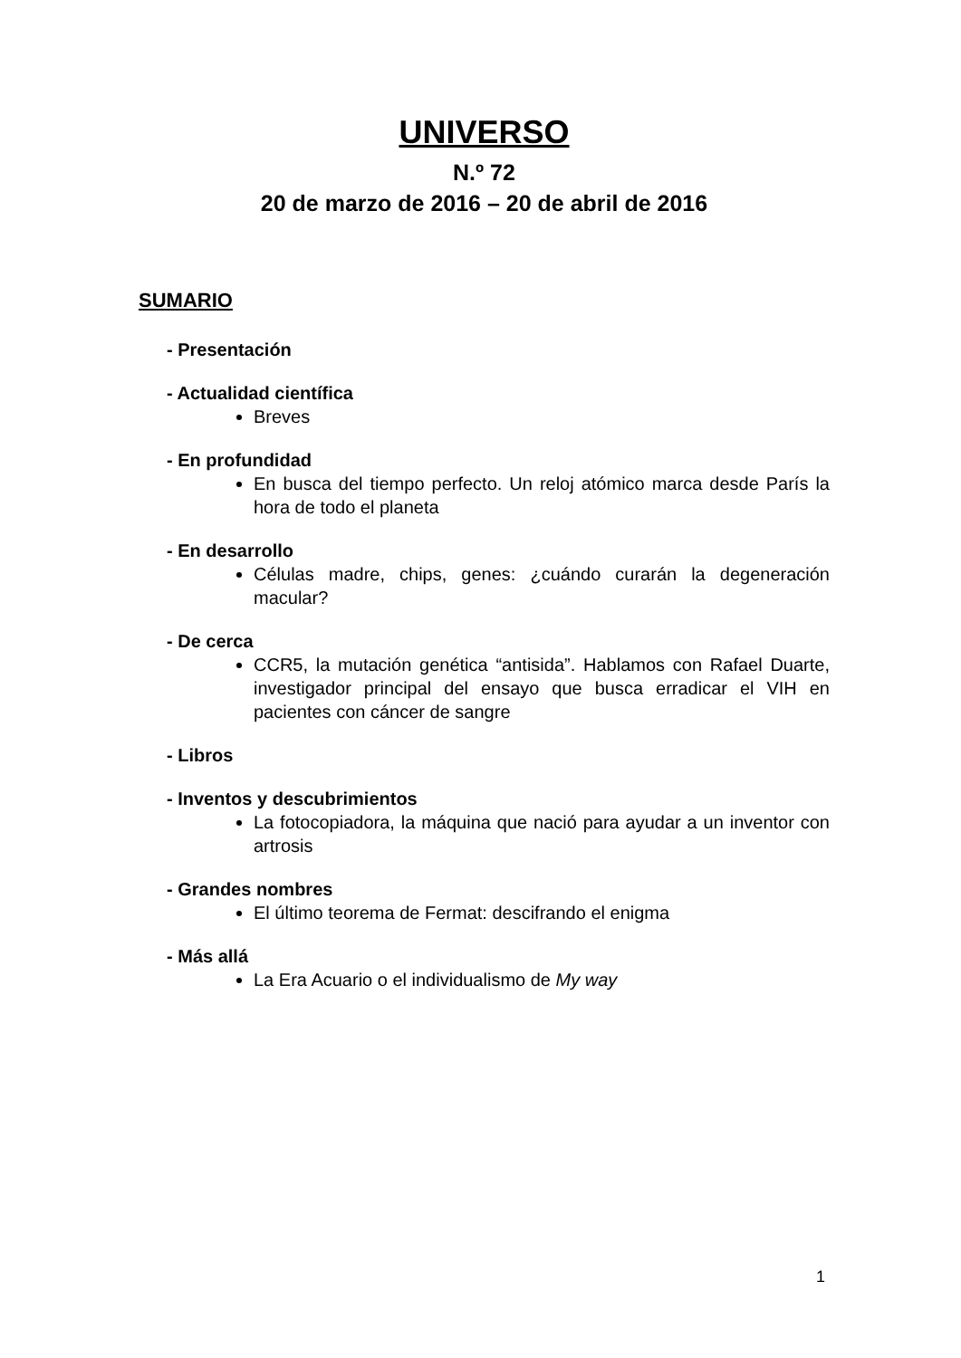UNIVERSO
N.º 72
20 de marzo de 2016 – 20 de abril de 2016
SUMARIO
- Presentación
- Actualidad científica
Breves
- En profundidad
En busca del tiempo perfecto. Un reloj atómico marca desde París la hora de todo el planeta
- En desarrollo
Células madre, chips, genes: ¿cuándo curarán la degeneración macular?
- De cerca
CCR5, la mutación genética “antisida”. Hablamos con Rafael Duarte, investigador principal del ensayo que busca erradicar el VIH en pacientes con cáncer de sangre
- Libros
- Inventos y descubrimientos
La fotocopiadora, la máquina que nació para ayudar a un inventor con artrosis
- Grandes nombres
El último teorema de Fermat: descifrando el enigma
- Más allá
La Era Acuario o el individualismo de My way
1